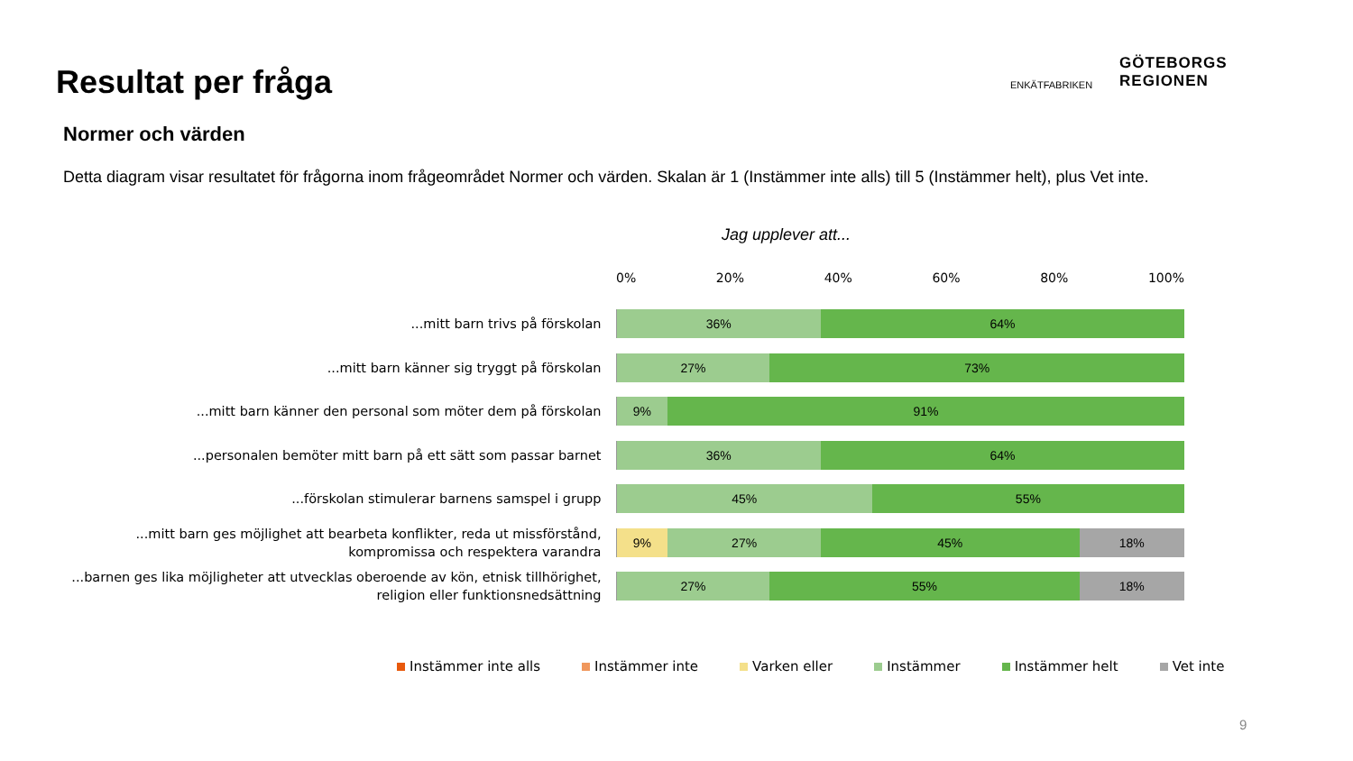Resultat per fråga
ENKÄTFABRIKEN
GÖTEBORGS
REGIONEN
Normer och värden
Detta diagram visar resultatet för frågorna inom frågeområdet Normer och värden. Skalan är 1 (Instämmer inte alls) till 5 (Instämmer helt), plus Vet inte.
Jag upplever att...
0% 20% 40% 60% 80% 100%
...mitt barn trivs på förskolan
36% 64%
...mitt barn känner sig tryggt på förskolan
27% 73%
...mitt barn känner den personal som möter dem på förskolan
9% 91%
...personalen bemöter mitt barn på ett sätt som passar barnet
36% 64%
...förskolan stimulerar barnens samspel i grupp
45% 55%
...mitt barn ges möjlighet att bearbeta konflikter, reda ut missförstånd, kompromissa och respektera varandra
9% 27% 45% 18%
...barnen ges lika möjligheter att utvecklas oberoende av kön, etnisk tillhörighet, religion eller funktionsnedsättning
27% 55% 18%
Instämmer inte alls Instämmer inte Varken eller Instämmer Instämmer helt Vet inte
9